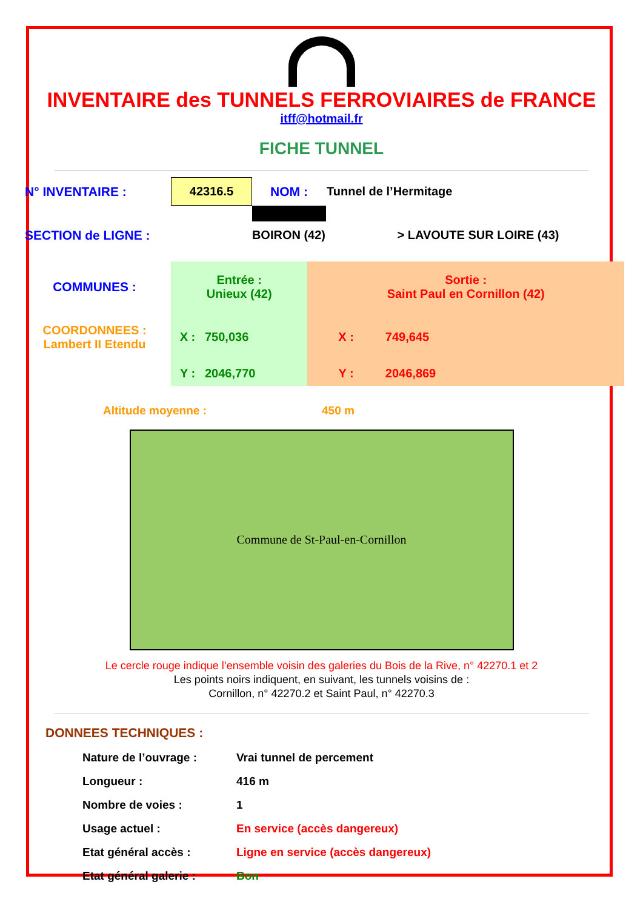INVENTAIRE des TUNNELS FERROVIAIRES de FRANCE
itff@hotmail.fr
FICHE TUNNEL
| N° INVENTAIRE : | 42316.5 | NOM : | Tunnel de l’Hermitage |
| | | ⚠ | |
| SECTION de LIGNE : | BOIRON (42) | | > LAVOUTE SUR LOIRE (43) |
| COMMUNES : | Entrée : Unieux (42) | | Sortie : Saint Paul en Cornillon (42) | |
| COORDONNEES : Lambert II Etendu | X : | 750,036 | X : | 749,645 |
| | Y : | 2046,770 | Y : | 2046,869 |
Altitude moyenne : 450 m
Commune de St-Paul-en-Cornillon
Le cercle rouge indique l’ensemble voisin des galeries du Bois de la Rive, n° 42270.1 et 2
Les points noirs indiquent, en suivant, les tunnels voisins de :
Cornillon, n° 42270.2 et Saint Paul, n° 42270.3
DONNEES TECHNIQUES :
| Nature de l’ouvrage : | Vrai tunnel de percement |
| Longueur : | 416 m |
| Nombre de voies : | 1 |
| Usage actuel : | En service (accès dangereux) |
| Etat général accès : | Ligne en service (accès dangereux) |
| Etat général galerie : | Bon |